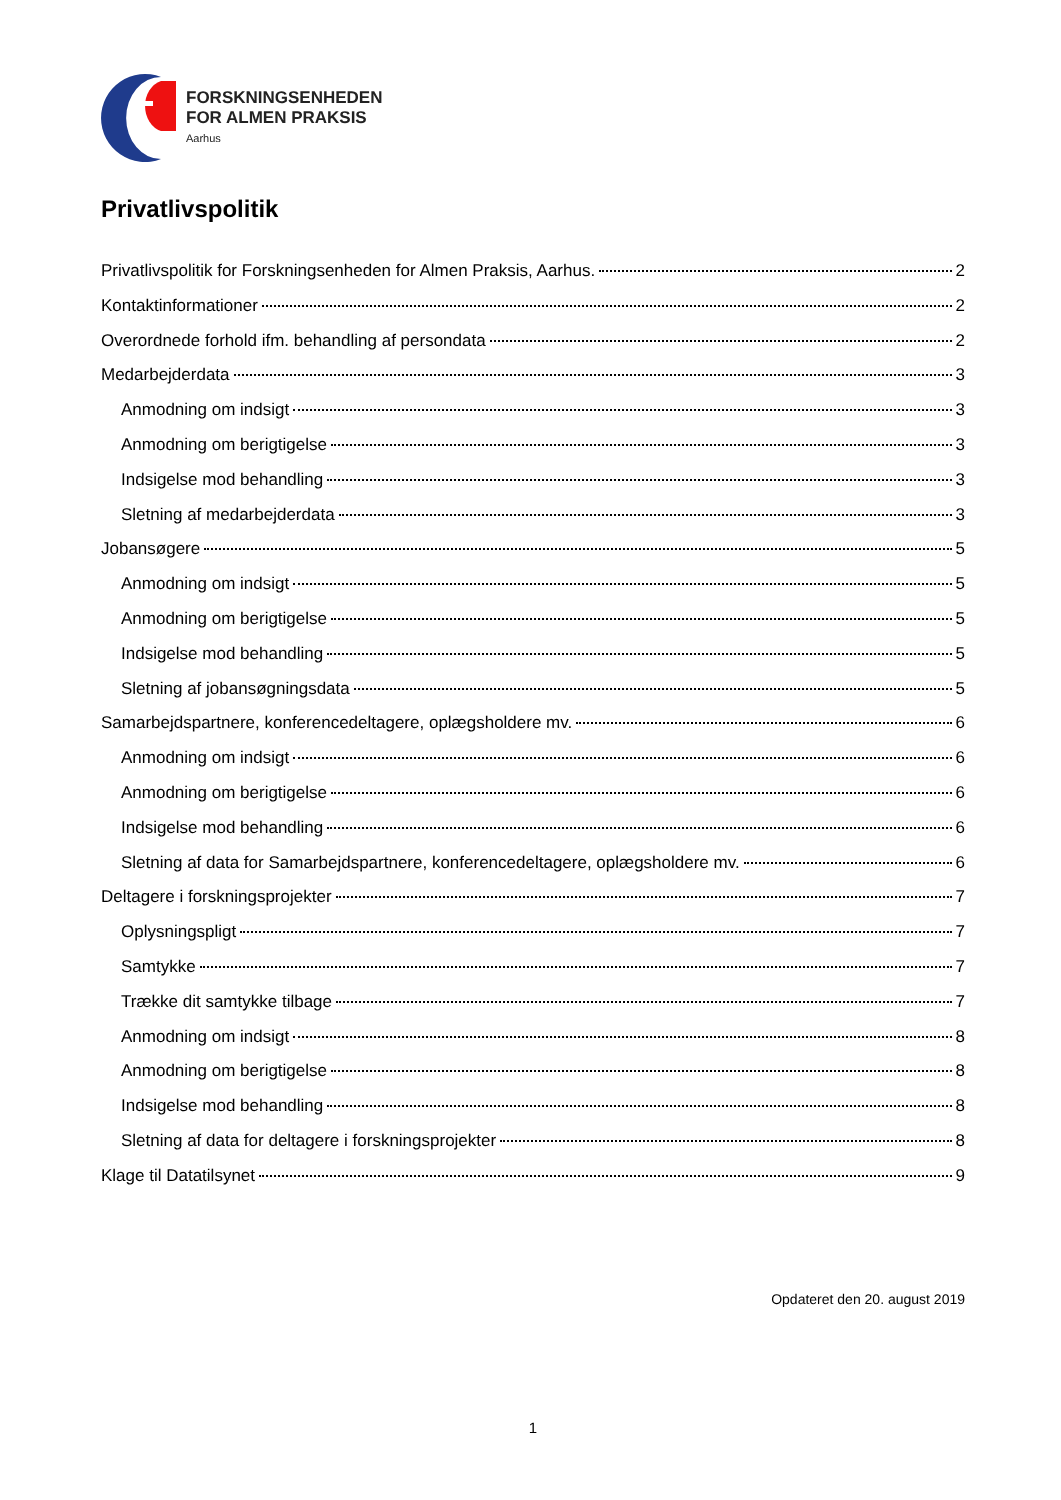FORSKNINGSENHEDEN
FOR ALMEN PRAKSIS
Aarhus
Privatlivspolitik
Privatlivspolitik for Forskningsenheden for Almen Praksis, Aarhus. 2
Kontaktinformationer 2
Overordnede forhold ifm. behandling af persondata 2
Medarbejderdata 3
Anmodning om indsigt 3
Anmodning om berigtigelse 3
Indsigelse mod behandling 3
Sletning af medarbejderdata 3
Jobansøgere 5
Anmodning om indsigt 5
Anmodning om berigtigelse 5
Indsigelse mod behandling 5
Sletning af jobansøgningsdata 5
Samarbejdspartnere, konferencedeltagere, oplægsholdere mv. 6
Anmodning om indsigt 6
Anmodning om berigtigelse 6
Indsigelse mod behandling 6
Sletning af data for Samarbejdspartnere, konferencedeltagere, oplægsholdere mv. 6
Deltagere i forskningsprojekter 7
Oplysningspligt 7
Samtykke 7
Trække dit samtykke tilbage 7
Anmodning om indsigt 8
Anmodning om berigtigelse 8
Indsigelse mod behandling 8
Sletning af data for deltagere i forskningsprojekter 8
Klage til Datatilsynet 9
Opdateret den 20. august 2019
1